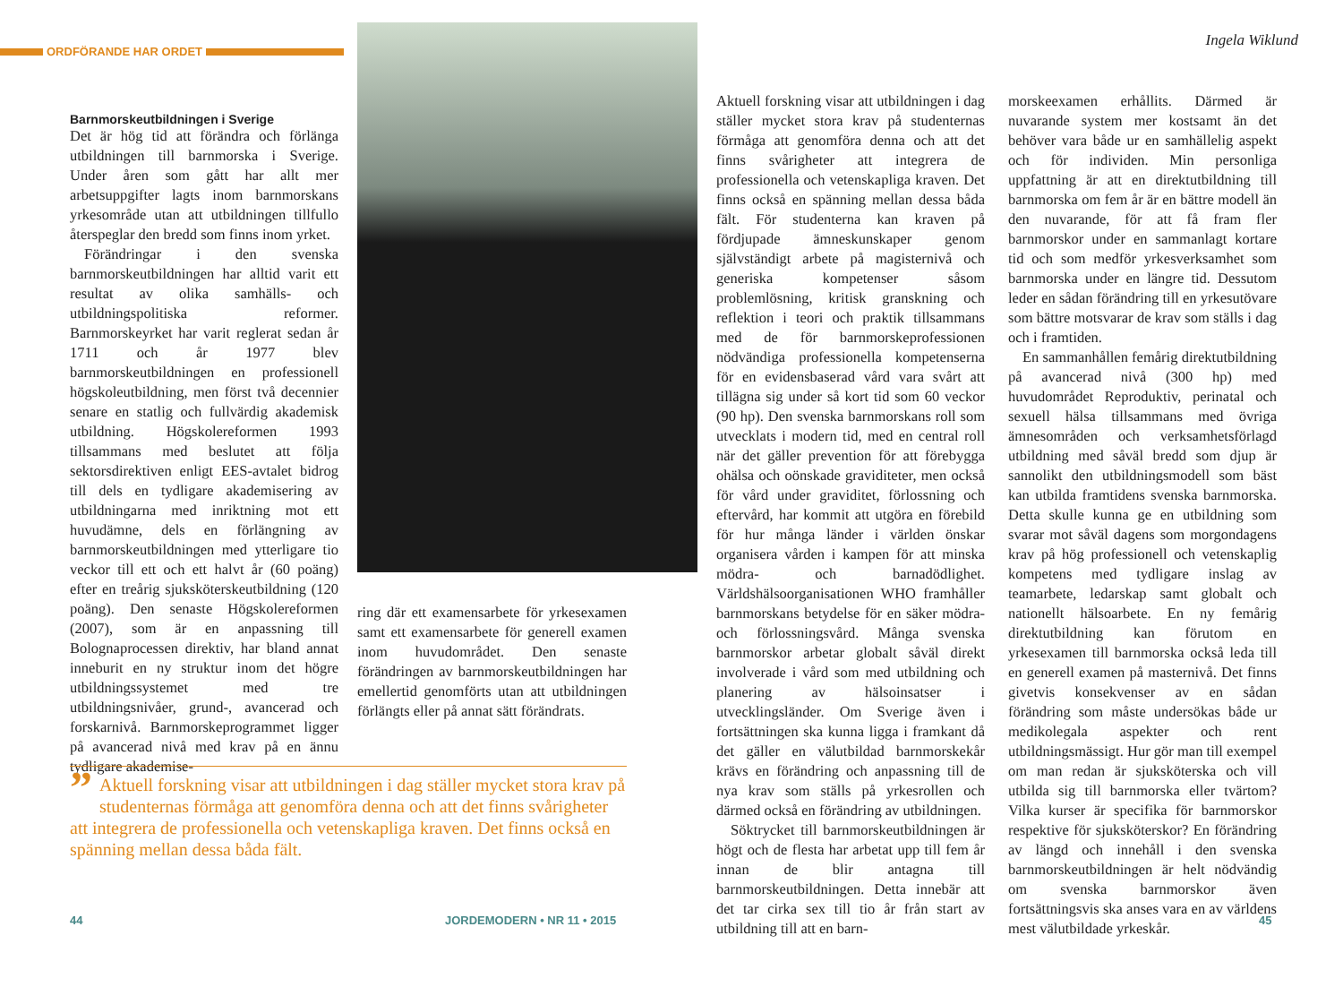ORDFÖRANDE HAR ORDET
Barnmorskeutbildningen i Sverige
Det är hög tid att förändra och förlänga utbildningen till barnmorska i Sverige. Under åren som gått har allt mer arbetsuppgifter lagts inom barnmorskans yrkesområde utan att utbildningen tillfullo återspeglar den bredd som finns inom yrket.
Förändringar i den svenska barnmorskeutbildningen har alltid varit ett resultat av olika samhälls- och utbildningspolitiska reformer. Barnmorskeyrket har varit reglerat sedan år 1711 och år 1977 blev barnmorskeutbildningen en professionell högskoleutbildning, men först två decennier senare en statlig och fullvärdig akademisk utbildning. Högskolereformen 1993 tillsammans med beslutet att följa sektorsdirektiven enligt EES-avtalet bidrog till dels en tydligare akademisering av utbildningarna med inriktning mot ett huvudämne, dels en förlängning av barnmorskeutbildningen med ytterligare tio veckor till ett och ett halvt år (60 poäng) efter en treårig sjuksköterskeutbildning (120 poäng). Den senaste Högskolereformen (2007), som är en anpassning till Bolognaprocessen direktiv, har bland annat inneburit en ny struktur inom det högre utbildningssystemet med tre utbildningsnivåer, grund-, avancerad och forskarnivå. Barnmorskeprogrammet ligger på avancerad nivå med krav på en ännu tydligare akademise-
ring där ett examensarbete för yrkesexamen samt ett examensarbete för generell examen inom huvudområdet. Den senaste förändringen av barnmorskeutbildningen har emellertid genomförts utan att utbildningen förlängts eller på annat sätt förändrats.
” Aktuell forskning visar att utbildningen i dag ställer mycket stora krav på studenternas förmåga att genomföra denna och att det finns svårigheter att integrera de professionella och vetenskapliga kraven. Det finns också en spänning mellan dessa båda fält.
44 JORDEMODERN • NR 11 • 2015
Ingela Wiklund
Aktuell forskning visar att utbildningen i dag ställer mycket stora krav på studenternas förmåga att genomföra denna och att det finns svårigheter att integrera de professionella och vetenskapliga kraven. Det finns också en spänning mellan dessa båda fält. För studenterna kan kraven på fördjupade ämneskunskaper genom självständigt arbete på magisternivå och generiska kompetenser såsom problemlösning, kritisk granskning och reflektion i teori och praktik tillsammans med de för barnmorskeprofessionen nödvändiga professionella kompetenserna för en evidensbaserad vård vara svårt att tillägna sig under så kort tid som 60 veckor (90 hp). Den svenska barnmorskans roll som utvecklats i modern tid, med en central roll när det gäller prevention för att förebygga ohälsa och oönskade graviditeter, men också för vård under graviditet, förlossning och eftervård, har kommit att utgöra en förebild för hur många länder i världen önskar organisera vården i kampen för att minska mödra- och barnadödlighet. Världshälsoorganisationen WHO framhåller barnmorskans betydelse för en säker mödra- och förlossningsvård. Många svenska barnmorskor arbetar globalt såväl direkt involverade i vård som med utbildning och planering av hälsoinsatser i utvecklingsländer. Om Sverige även i fortsättningen ska kunna ligga i framkant då det gäller en välutbildad barnmorskekår krävs en förändring och anpassning till de nya krav som ställs på yrkesrollen och därmed också en förändring av utbildningen.
Söktrycket till barnmorskeutbildningen är högt och de flesta har arbetat upp till fem år innan de blir antagna till barnmorskeutbildningen. Detta innebär att det tar cirka sex till tio år från start av utbildning till att en barn-
morskeexamen erhållits. Därmed är nuvarande system mer kostsamt än det behöver vara både ur en samhällelig aspekt och för individen. Min personliga uppfattning är att en direktutbildning till barnmorska om fem år är en bättre modell än den nuvarande, för att få fram fler barnmorskor under en sammanlagt kortare tid och som medför yrkesverksamhet som barnmorska under en längre tid. Dessutom leder en sådan förändring till en yrkesutövare som bättre motsvarar de krav som ställs i dag och i framtiden.
En sammanhållen femårig direktutbildning på avancerad nivå (300 hp) med huvudområdet Reproduktiv, perinatal och sexuell hälsa tillsammans med övriga ämnesområden och verksamhetsförlagd utbildning med såväl bredd som djup är sannolikt den utbildningsmodell som bäst kan utbilda framtidens svenska barnmorska. Detta skulle kunna ge en utbildning som svarar mot såväl dagens som morgondagens krav på hög professionell och vetenskaplig kompetens med tydligare inslag av teamarbete, ledarskap samt globalt och nationellt hälsoarbete. En ny femårig direktutbildning kan förutom en yrkesexamen till barnmorska också leda till en generell examen på masternivå. Det finns givetvis konsekvenser av en sådan förändring som måste undersökas både ur medikolegala aspekter och rent utbildningsmässigt. Hur gör man till exempel om man redan är sjuksköterska och vill utbilda sig till barnmorska eller tvärtom? Vilka kurser är specifika för barnmorskor respektive för sjuksköterskor? En förändring av längd och innehåll i den svenska barnmorskeutbildningen är helt nödvändig om svenska barnmorskor även fortsättningsvis ska anses vara en av världens mest välutbildade yrkeskår.
45